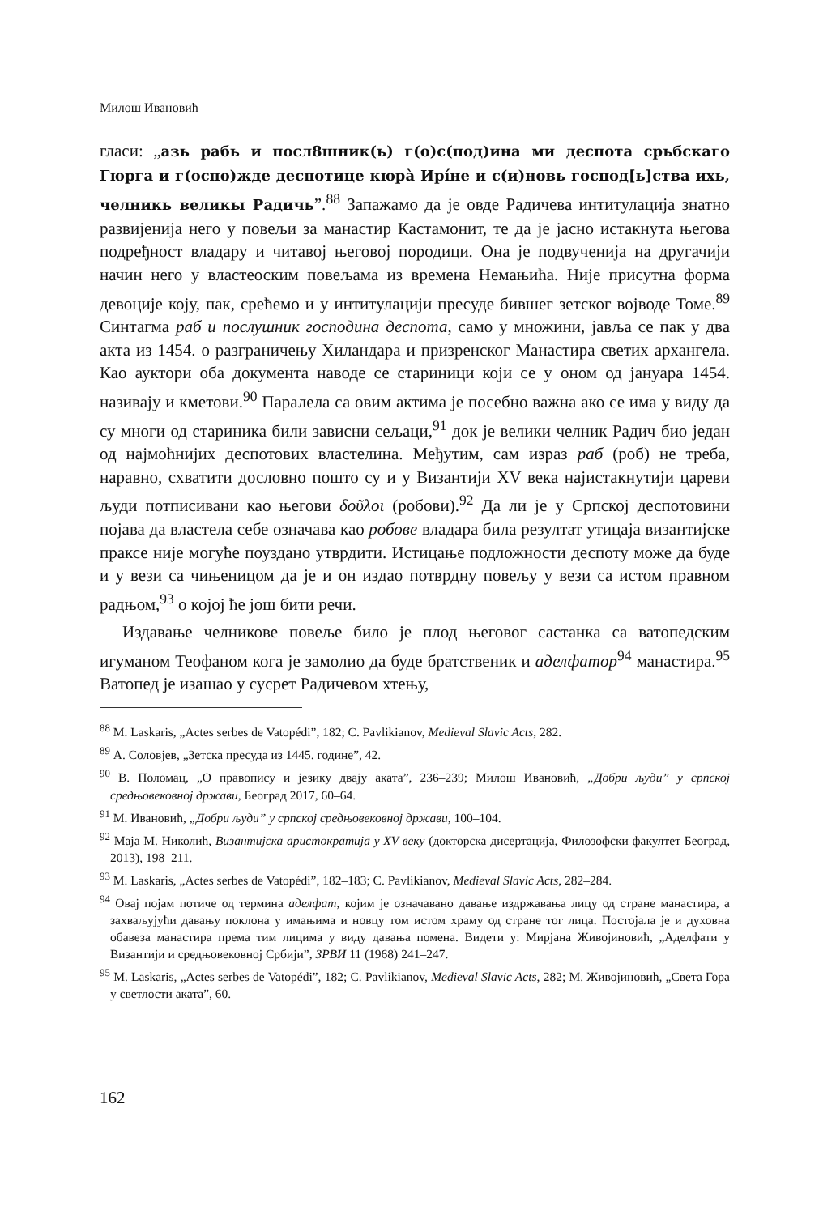Милош Ивановић
гласи: „азь рабь и посл8шник(ь) г(о)с(под)ина ми деспота срьбскаго Гюрга и г(оспо)жде деспотице кюрà Ирíне и с(и)новь господ[ь]ства ихь, челникь великы Радичь”.<sup>88</sup> Запажамо да је овде Радичева интитулација знатно развијенија него у повељи за манастир Кастамонит, те да је јасно истакнута његова подређност владару и читавој његовој породици. Она је подвученија на другачији начин него у властеоским повељама из времена Немањића. Није присутна форма девоције коју, пак, срећемо и у интитулацији пресуде бившег зетског војводе Томе.<sup>89</sup> Синтагма раб и послушник господина деспота, само у множини, јавља се пак у два акта из 1454. о разграничењу Хиландара и призренског Манастира светих архангела. Као ауктори оба документа наводе се стариници који се у оном од јануара 1454. називају и кметови.<sup>90</sup> Паралела са овим актима је посебно важна ако се има у виду да су многи од стариника били зависни сељаци,<sup>91</sup> док је велики челник Радич био један од најмоћнијих деспотових властелина. Међутим, сам израз раб (роб) не треба, наравно, схватити дословно пошто су и у Византији XV века најистакнутији цареви људи потписивани као његови δοῦλοι (робови).<sup>92</sup> Да ли је у Српској деспотовини појава да властела себе означава као робове владара била резултат утицаја византијске праксе није могуће поуздано утврдити. Истицање подложности деспоту може да буде и у вези са чињеницом да је и он издао потврдну повељу у вези са истом правном радњом,<sup>93</sup> о којој ће још бити речи.
Издавање челникове повеље било је плод његовог састанка са ватопедским игуманом Теофаном кога је замолио да буде братственик и аделфатор<sup>94</sup> манастира.<sup>95</sup> Ватопед је изашао у сусрет Радичевом хтењу,
<sup>88</sup> M. Laskaris, „Actes serbes de Vatopédi”, 182; C. Pavlikianov, Medieval Slavic Acts, 282.
<sup>89</sup> А. Соловјев, „Зетска пресуда из 1445. године”, 42.
<sup>90</sup> В. Поломац, „О правопису и језику двају аката”, 236–239; Милош Ивановић, „Добри људи” у српској средњовековној држави, Београд 2017, 60–64.
<sup>91</sup> М. Ивановић, „Добри људи” у српској средњовековној држави, 100–104.
<sup>92</sup> Маја М. Николић, Византијска аристократија у XV веку (докторска дисертација, Филозофски факултет Београд, 2013), 198–211.
<sup>93</sup> M. Laskaris, „Actes serbes de Vatopédi”, 182–183; C. Pavlikianov, Medieval Slavic Acts, 282–284.
<sup>94</sup> Овај појам потиче од термина аделфат, којим је означавано давање издржавања лицу од стране манастира, а захваљујући давању поклона у имањима и новцу том истом храму од стране тог лица. Постојала је и духовна обавеза манастира према тим лицима у виду давања помена. Видети у: Мирјана Живојиновић, „Аделфати у Византији и средњовековној Србији”, ЗРВИ 11 (1968) 241–247.
<sup>95</sup> M. Laskaris, „Actes serbes de Vatopédi”, 182; C. Pavlikianov, Medieval Slavic Acts, 282; М. Живојиновић, „Света Гора у светлости аката”, 60.
162